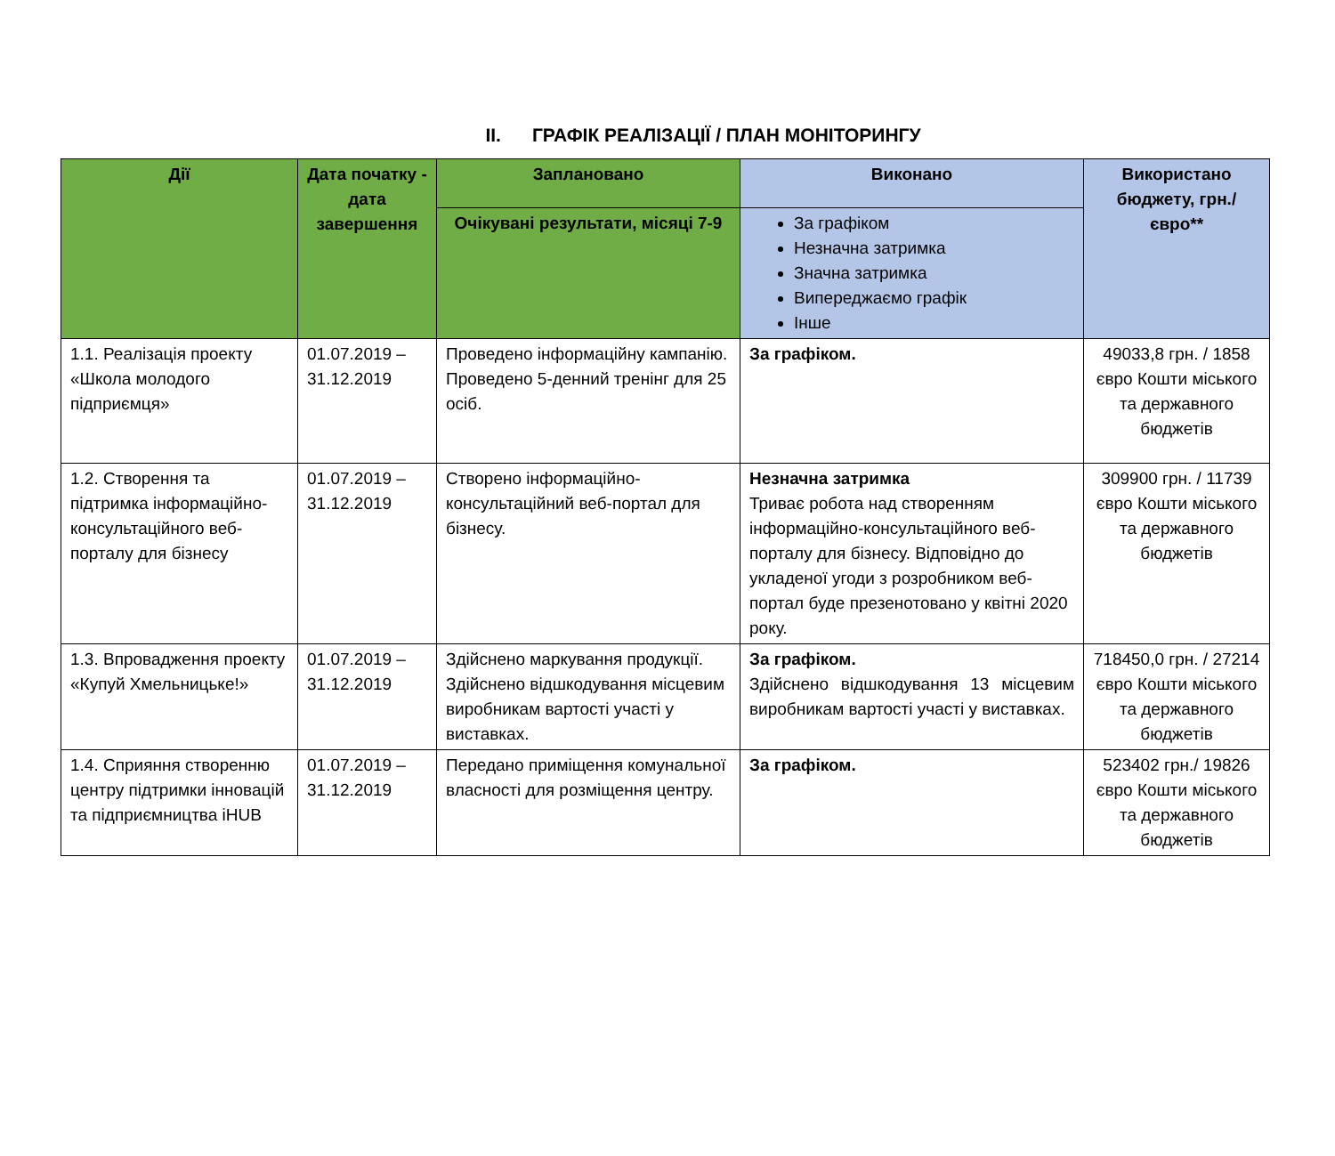II. ГРАФІК РЕАЛІЗАЦІЇ / ПЛАН МОНІТОРИНГУ
| Дії | Дата початку - дата завершення | Заплановано | Виконано | Використано бюджету, грн./євро** |
| --- | --- | --- | --- | --- |
| | | Очікувані результати, місяці 7-9 | За графіком Незначна затримка Значна затримка Випереджаємо графік Інше | |
| 1.1. Реалізація проекту «Школа молодого підприємця» | 01.07.2019 – 31.12.2019 | Проведено інформаційну кампанію. Проведено 5-денний тренінг для 25 осіб. | За графіком. | 49033,8 грн. / 1858 євро Кошти міського та державного бюджетів |
| 1.2. Створення та підтримка інформаційно-консультаційного веб-порталу для бізнесу | 01.07.2019 – 31.12.2019 | Створено інформаційно-консультаційний веб-портал для бізнесу. | Незначна затримка Триває робота над створенням інформаційно-консультаційного веб-порталу для бізнесу. Відповідно до укладеної угоди з розробником веб-портал буде презенотовано у квітні 2020 року. | 309900 грн. / 11739 євро Кошти міського та державного бюджетів |
| 1.3. Впровадження проекту «Купуй Хмельницьке!» | 01.07.2019 – 31.12.2019 | Здійснено маркування продукції. Здійснено відшкодування місцевим виробникам вартості участі у виставках. | За графіком. Здійснено відшкодування 13 місцевим виробникам вартості участі у виставках. | 718450,0 грн. / 27214 євро Кошти міського та державного бюджетів |
| 1.4. Сприяння створенню центру підтримки інновацій та підприємництва іHUB | 01.07.2019 – 31.12.2019 | Передано приміщення комунальної власності для розміщення центру. | За графіком. | 523402 грн./ 19826 євро Кошти міського та державного бюджетів |